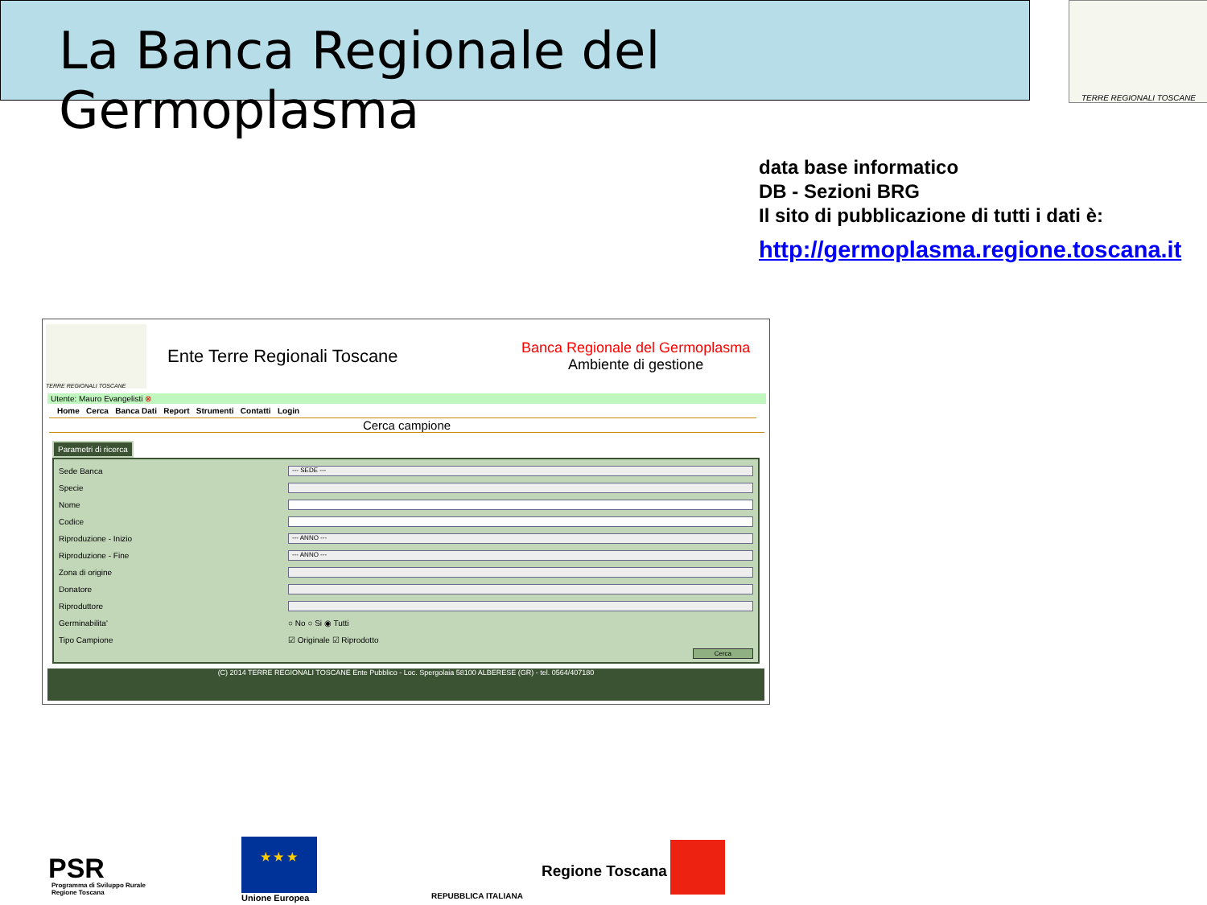La Banca Regionale del Germoplasma
TERRE REGIONALI TOSCANE
data base informatico
DB - Sezioni BRG
Il sito di pubblicazione di tutti i dati è:
http://germoplasma.regione.toscana.it
TERRE REGIONALI TOSCANE
Ente Terre Regionali Toscane
Banca Regionale del Germoplasma
Ambiente di gestione
Utente: Mauro Evangelisti ⊗
Home Cerca Banca Dati Report Strumenti Contatti Login
Cerca campione
Parametri di ricerca
Sede Banca
--- SEDE ---
Specie
Nome
Codice
Riproduzione - Inizio
--- ANNO ---
Riproduzione - Fine
--- ANNO ---
Zona di origine
Donatore
Riproduttore
Germinabilita' ○ No ○ Si ◉ Tutti
Tipo Campione ☑ Originale ☑ Riprodotto
Cerca
(C) 2014 TERRE REGIONALI TOSCANE Ente Pubblico - Loc. Spergolaia 58100 ALBERESE (GR) - tel. 0564/407180
PSR
Programma di Sviluppo Rurale
Regione Toscana
★ ★ ★
Unione Europea REPUBBLICA ITALIANA
Regione Toscana